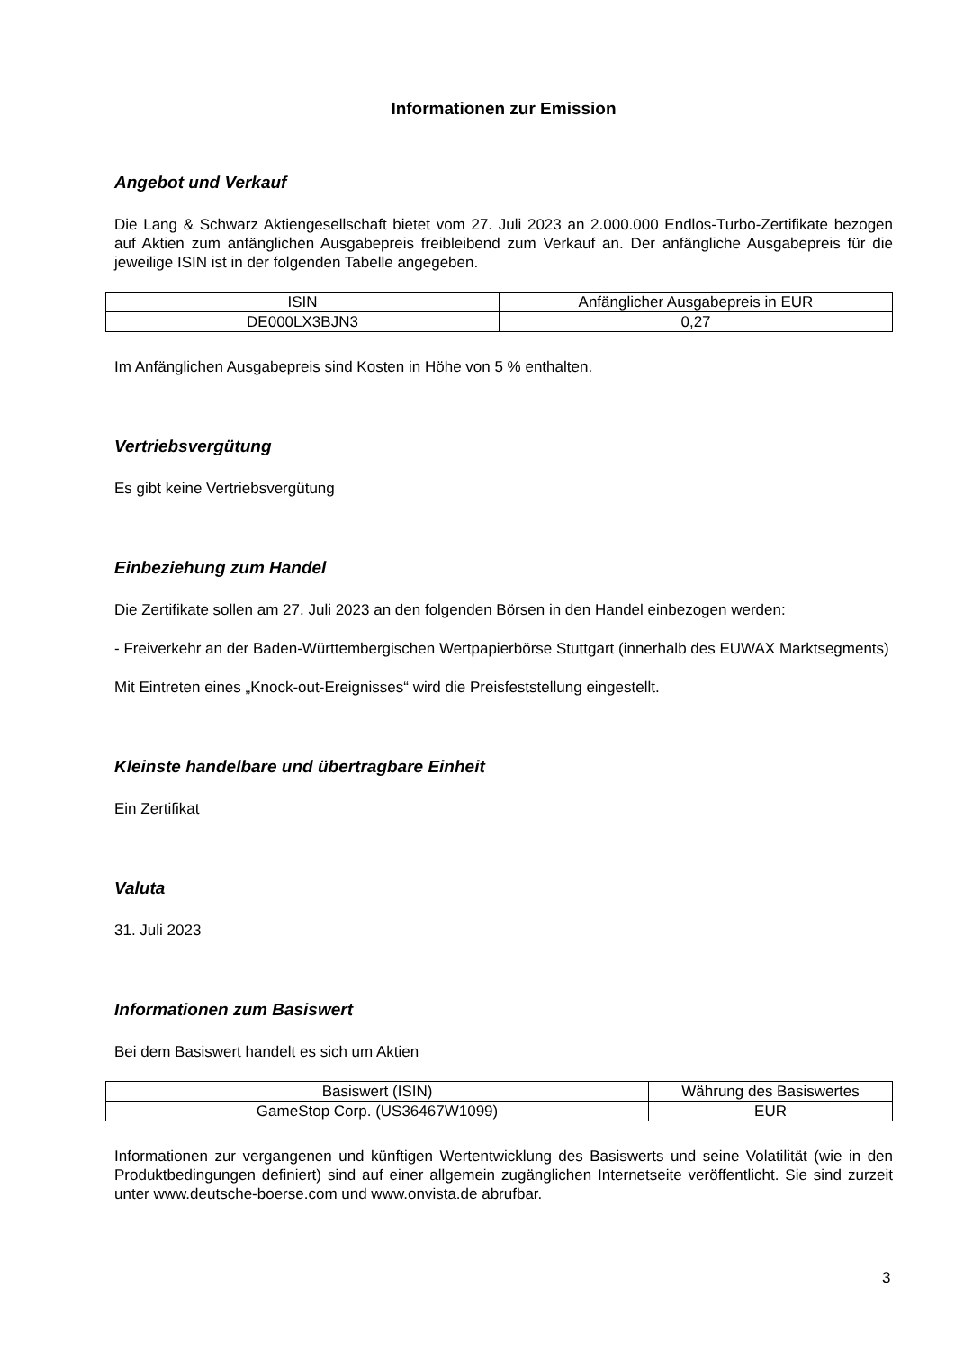Informationen zur Emission
Angebot und Verkauf
Die Lang & Schwarz Aktiengesellschaft bietet vom 27. Juli 2023 an 2.000.000 Endlos-Turbo-Zertifikate bezogen auf Aktien zum anfänglichen Ausgabepreis freibleibend zum Verkauf an. Der anfängliche Ausgabepreis für die jeweilige ISIN ist in der folgenden Tabelle angegeben.
| ISIN | Anfänglicher Ausgabepreis in EUR |
| DE000LX3BJN3 | 0,27 |
Im Anfänglichen Ausgabepreis sind Kosten in Höhe von 5 % enthalten.
Vertriebsvergütung
Es gibt keine Vertriebsvergütung
Einbeziehung zum Handel
Die Zertifikate sollen am 27. Juli 2023 an den folgenden Börsen in den Handel einbezogen werden:
- Freiverkehr an der Baden-Württembergischen Wertpapierbörse Stuttgart (innerhalb des EUWAX Marktsegments)
Mit Eintreten eines „Knock-out-Ereignisses“ wird die Preisfeststellung eingestellt.
Kleinste handelbare und übertragbare Einheit
Ein Zertifikat
Valuta
31. Juli 2023
Informationen zum Basiswert
Bei dem Basiswert handelt es sich um Aktien
| Basiswert (ISIN) | Währung des Basiswertes |
| GameStop Corp. (US36467W1099) | EUR |
Informationen zur vergangenen und künftigen Wertentwicklung des Basiswerts und seine Volatilität (wie in den Produktbedingungen definiert) sind auf einer allgemein zugänglichen Internetseite veröffentlicht. Sie sind zurzeit unter www.deutsche-boerse.com und www.onvista.de abrufbar.
3